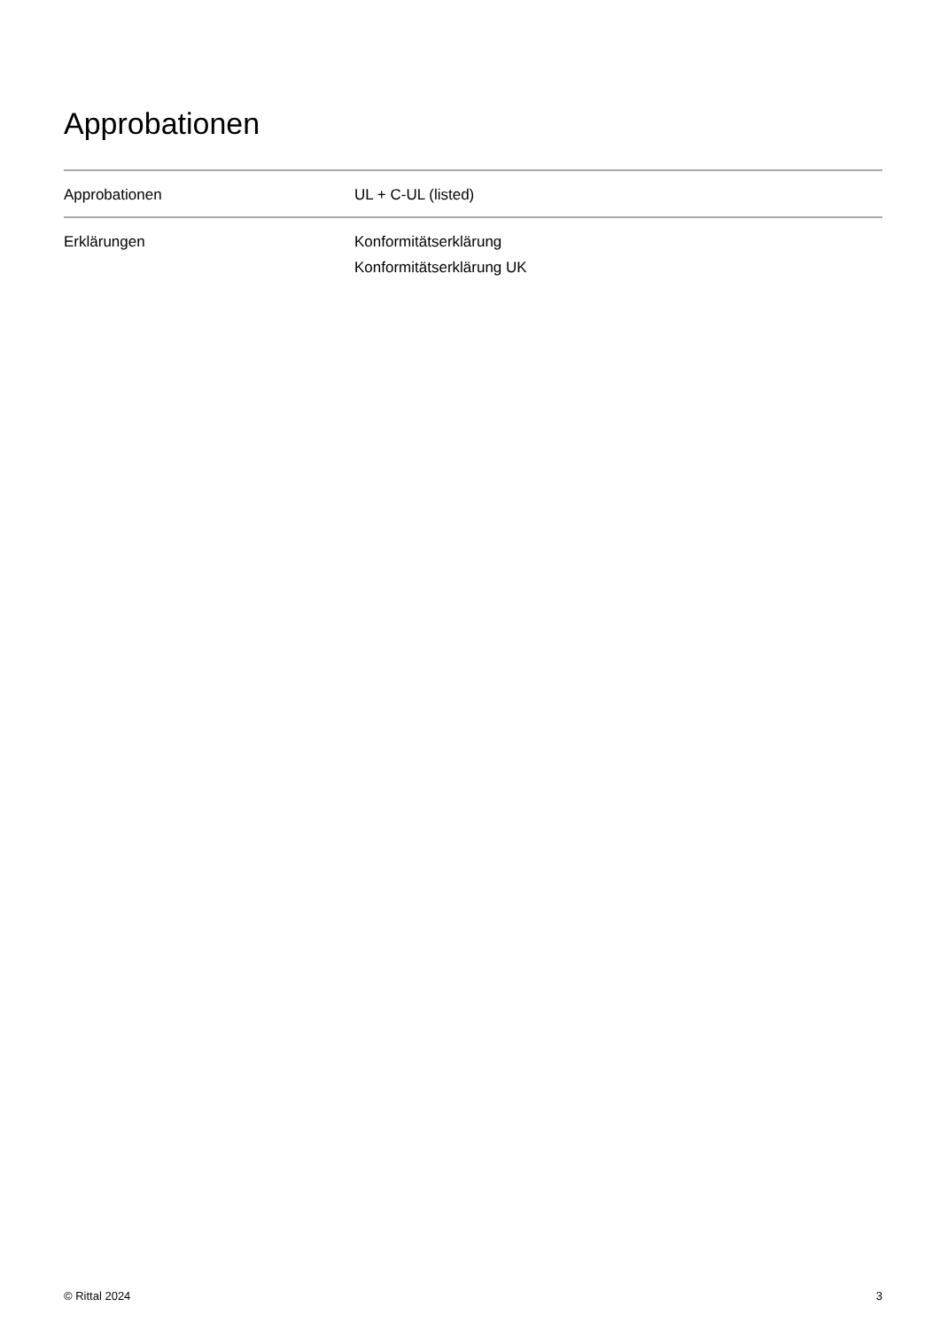Approbationen
| Approbationen | UL + C-UL (listed) |
| Erklärungen | Konformitätserklärung Konformitätserklärung UK |
© Rittal 2024 3